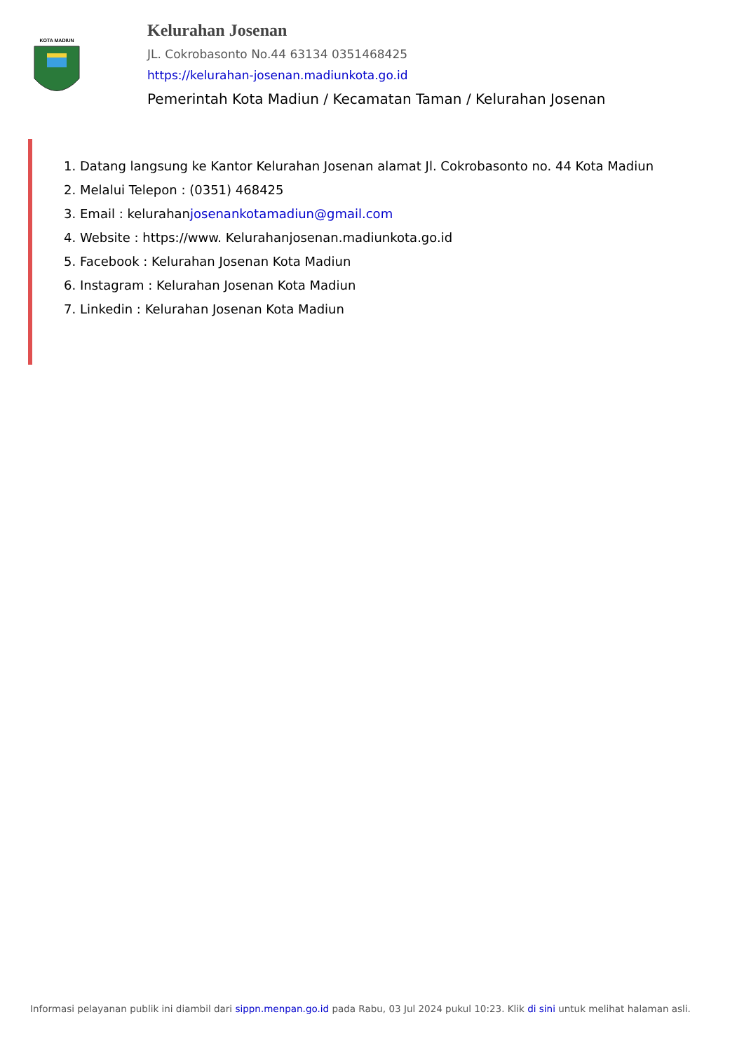KOTA MADIUN
Kelurahan Josenan
JL. Cokrobasonto No.44 63134 0351468425
https://kelurahan-josenan.madiunkota.go.id
Pemerintah Kota Madiun / Kecamatan Taman / Kelurahan Josenan
1. Datang langsung ke Kantor Kelurahan Josenan alamat Jl. Cokrobasonto no. 44 Kota Madiun
2. Melalui Telepon : (0351) 468425
3. Email : kelurahanjosenankotamadiun@gmail.com
4. Website : https://www. Kelurahanjosenan.madiunkota.go.id
5. Facebook : Kelurahan Josenan Kota Madiun
6. Instagram : Kelurahan Josenan Kota Madiun
7. Linkedin : Kelurahan Josenan Kota Madiun
Informasi pelayanan publik ini diambil dari sippn.menpan.go.id pada Rabu, 03 Jul 2024 pukul 10:23. Klik di sini untuk melihat halaman asli.